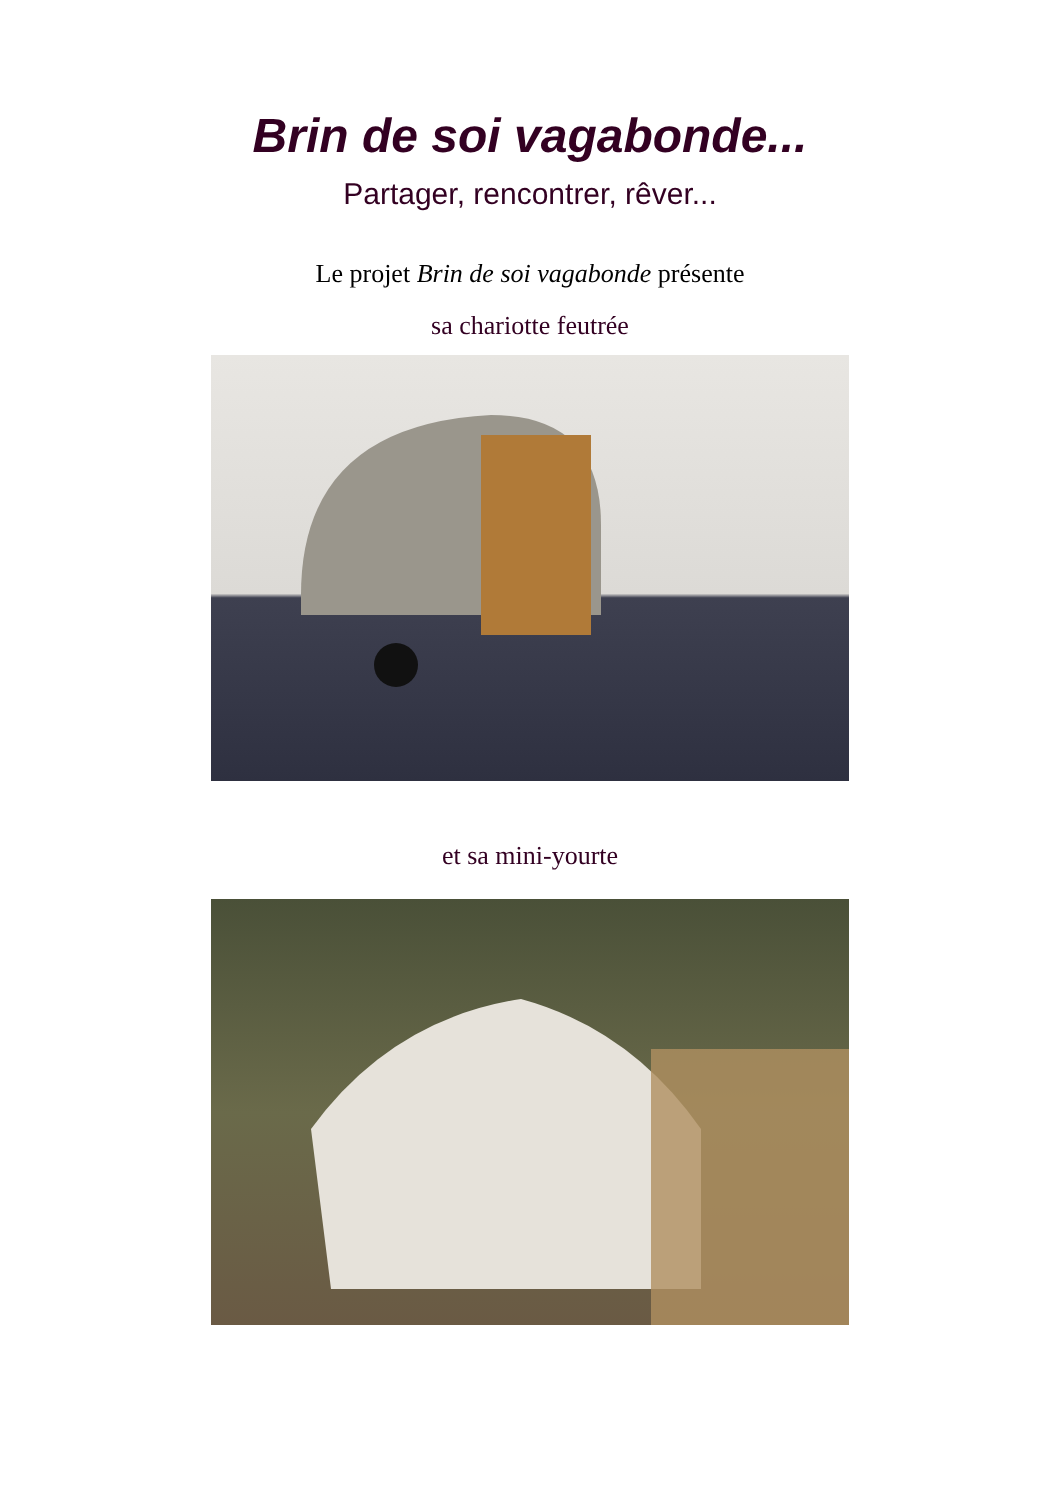Brin de soi vagabonde...
Partager, rencontrer, rêver...
Le projet Brin de soi vagabonde présente
sa chariotte feutrée
et sa mini-yourte